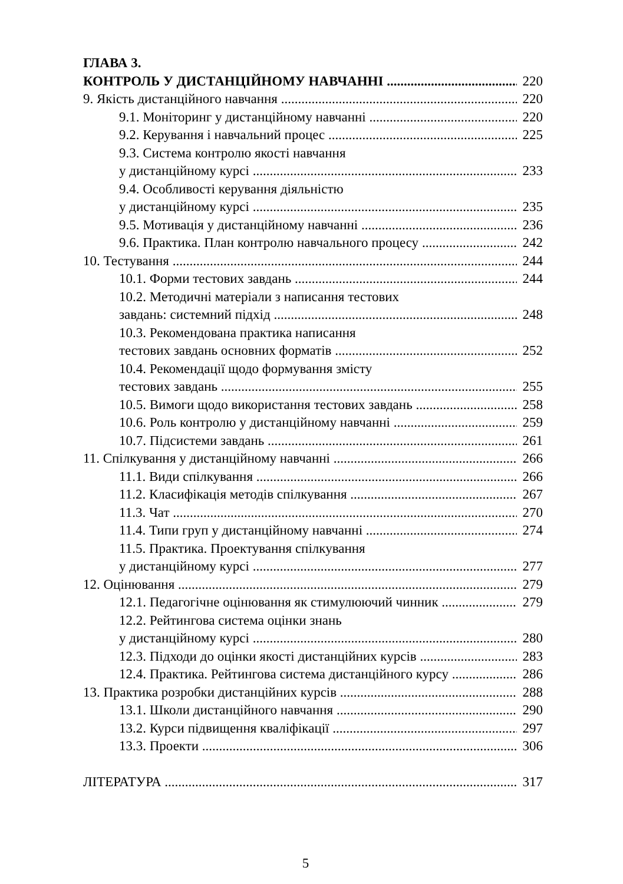ГЛАВА 3.
КОНТРОЛЬ У ДИСТАНЦІЙНОМУ НАВЧАННІ 220
9. Якість дистанційного навчання 220
9.1. Моніторинг у дистанційному навчанні 220
9.2. Керування і навчальний процес 225
9.3. Система контролю якості навчання
у дистанційному курсі 233
9.4. Особливості керування діяльністю
у дистанційному курсі 235
9.5. Мотивація у дистанційному навчанні 236
9.6. Практика. План контролю навчального процесу 242
10. Тестування 244
10.1. Форми тестових завдань 244
10.2. Методичні матеріали з написання тестових
завдань: системний підхід 248
10.3. Рекомендована практика написання
тестових завдань основних форматів 252
10.4. Рекомендації щодо формування змісту
тестових завдань 255
10.5. Вимоги щодо використання тестових завдань 258
10.6. Роль контролю у дистанційному навчанні 259
10.7. Підсистеми завдань 261
11. Спілкування у дистанційному навчанні 266
11.1. Види спілкування 266
11.2. Класифікація методів спілкування 267
11.3. Чат 270
11.4. Типи груп у дистанційному навчанні 274
11.5. Практика. Проектування спілкування
у дистанційному курсі 277
12. Оцінювання 279
12.1. Педагогічне оцінювання як стимулюючий чинник 279
12.2. Рейтингова система оцінки знань
у дистанційному курсі 280
12.3. Підходи до оцінки якості дистанційних курсів 283
12.4. Практика. Рейтингова система дистанційного курсу 286
13. Практика розробки дистанційних курсів 288
13.1. Школи дистанційного навчання 290
13.2. Курси підвищення кваліфікації 297
13.3. Проекти 306
ЛІТЕРАТУРА 317
5